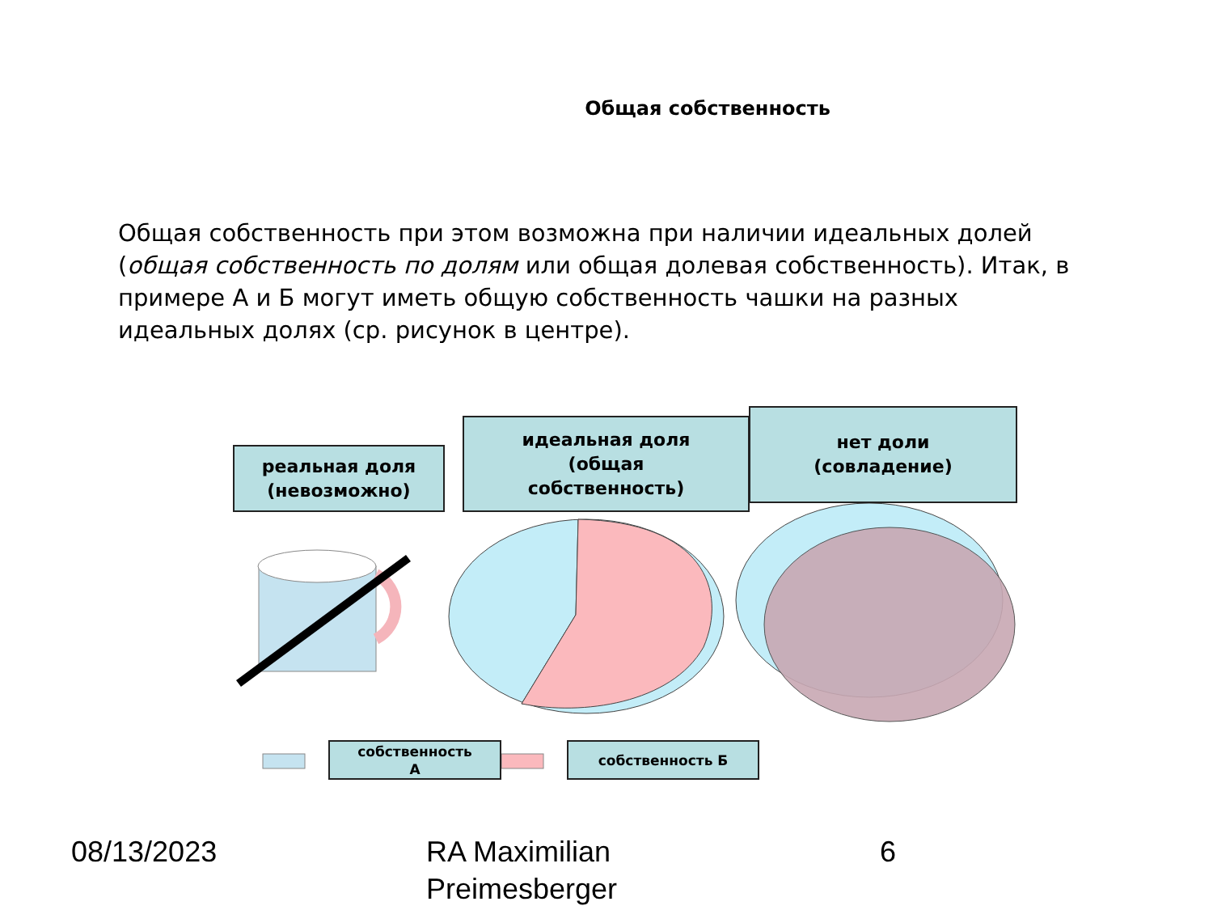Общая собственность
Общая собственность при этом возможна при наличии идеальных долей (общая собственность по долям или общая долевая собственность). Итак, в примере А и Б могут иметь общую собственность чашки на разных идеальных долях (ср. рисунок в центре).
реальная доля
(невозможно)
идеальная доля
(общая
собственность)
нет доли
(совладение)
собственность
А
собственность Б
08/13/2023
RA Maximilian
Preimesberger
6